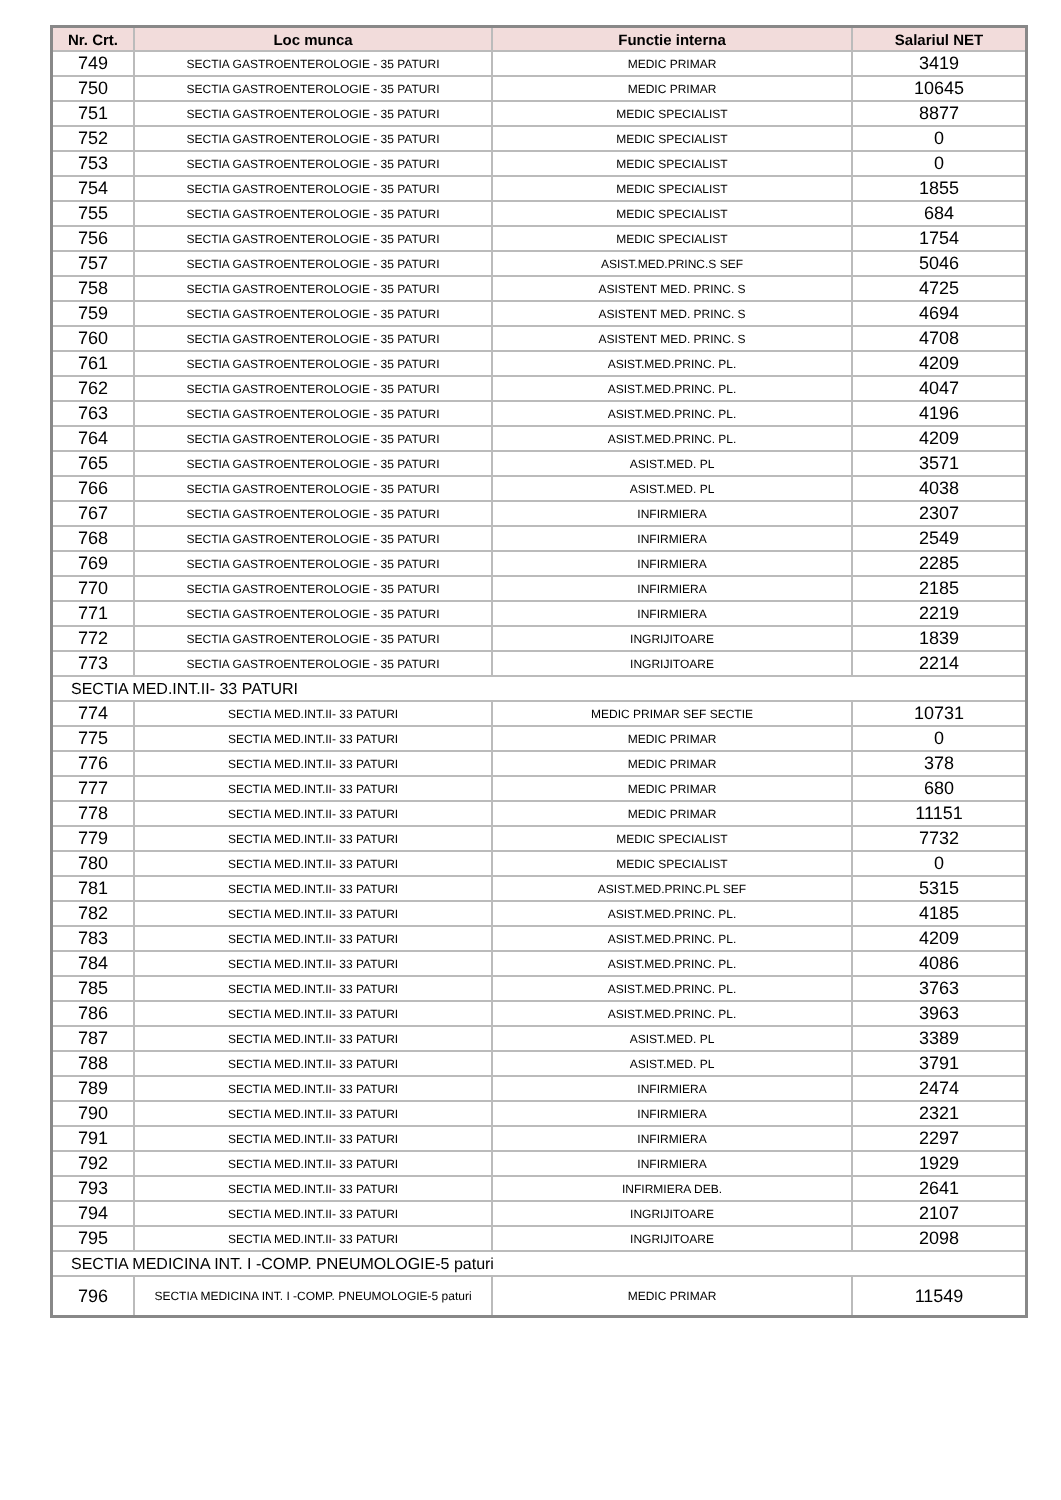| Nr. Crt. | Loc munca | Functie interna | Salariul NET |
| --- | --- | --- | --- |
| 749 | SECTIA GASTROENTEROLOGIE - 35 PATURI | MEDIC PRIMAR | 3419 |
| 750 | SECTIA GASTROENTEROLOGIE - 35 PATURI | MEDIC PRIMAR | 10645 |
| 751 | SECTIA GASTROENTEROLOGIE - 35 PATURI | MEDIC SPECIALIST | 8877 |
| 752 | SECTIA GASTROENTEROLOGIE - 35 PATURI | MEDIC SPECIALIST | 0 |
| 753 | SECTIA GASTROENTEROLOGIE - 35 PATURI | MEDIC SPECIALIST | 0 |
| 754 | SECTIA GASTROENTEROLOGIE - 35 PATURI | MEDIC SPECIALIST | 1855 |
| 755 | SECTIA GASTROENTEROLOGIE - 35 PATURI | MEDIC SPECIALIST | 684 |
| 756 | SECTIA GASTROENTEROLOGIE - 35 PATURI | MEDIC SPECIALIST | 1754 |
| 757 | SECTIA GASTROENTEROLOGIE - 35 PATURI | ASIST.MED.PRINC.S SEF | 5046 |
| 758 | SECTIA GASTROENTEROLOGIE - 35 PATURI | ASISTENT MED. PRINC. S | 4725 |
| 759 | SECTIA GASTROENTEROLOGIE - 35 PATURI | ASISTENT MED. PRINC. S | 4694 |
| 760 | SECTIA GASTROENTEROLOGIE - 35 PATURI | ASISTENT MED. PRINC. S | 4708 |
| 761 | SECTIA GASTROENTEROLOGIE - 35 PATURI | ASIST.MED.PRINC. PL. | 4209 |
| 762 | SECTIA GASTROENTEROLOGIE - 35 PATURI | ASIST.MED.PRINC. PL. | 4047 |
| 763 | SECTIA GASTROENTEROLOGIE - 35 PATURI | ASIST.MED.PRINC. PL. | 4196 |
| 764 | SECTIA GASTROENTEROLOGIE - 35 PATURI | ASIST.MED.PRINC. PL. | 4209 |
| 765 | SECTIA GASTROENTEROLOGIE - 35 PATURI | ASIST.MED. PL | 3571 |
| 766 | SECTIA GASTROENTEROLOGIE - 35 PATURI | ASIST.MED. PL | 4038 |
| 767 | SECTIA GASTROENTEROLOGIE - 35 PATURI | INFIRMIERA | 2307 |
| 768 | SECTIA GASTROENTEROLOGIE - 35 PATURI | INFIRMIERA | 2549 |
| 769 | SECTIA GASTROENTEROLOGIE - 35 PATURI | INFIRMIERA | 2285 |
| 770 | SECTIA GASTROENTEROLOGIE - 35 PATURI | INFIRMIERA | 2185 |
| 771 | SECTIA GASTROENTEROLOGIE - 35 PATURI | INFIRMIERA | 2219 |
| 772 | SECTIA GASTROENTEROLOGIE - 35 PATURI | INGRIJITOARE | 1839 |
| 773 | SECTIA GASTROENTEROLOGIE - 35 PATURI | INGRIJITOARE | 2214 |
| SECTIA MED.INT.II- 33 PATURI | | | |
| 774 | SECTIA MED.INT.II- 33 PATURI | MEDIC PRIMAR SEF SECTIE | 10731 |
| 775 | SECTIA MED.INT.II- 33 PATURI | MEDIC PRIMAR | 0 |
| 776 | SECTIA MED.INT.II- 33 PATURI | MEDIC PRIMAR | 378 |
| 777 | SECTIA MED.INT.II- 33 PATURI | MEDIC PRIMAR | 680 |
| 778 | SECTIA MED.INT.II- 33 PATURI | MEDIC PRIMAR | 11151 |
| 779 | SECTIA MED.INT.II- 33 PATURI | MEDIC SPECIALIST | 7732 |
| 780 | SECTIA MED.INT.II- 33 PATURI | MEDIC SPECIALIST | 0 |
| 781 | SECTIA MED.INT.II- 33 PATURI | ASIST.MED.PRINC.PL SEF | 5315 |
| 782 | SECTIA MED.INT.II- 33 PATURI | ASIST.MED.PRINC. PL. | 4185 |
| 783 | SECTIA MED.INT.II- 33 PATURI | ASIST.MED.PRINC. PL. | 4209 |
| 784 | SECTIA MED.INT.II- 33 PATURI | ASIST.MED.PRINC. PL. | 4086 |
| 785 | SECTIA MED.INT.II- 33 PATURI | ASIST.MED.PRINC. PL. | 3763 |
| 786 | SECTIA MED.INT.II- 33 PATURI | ASIST.MED.PRINC. PL. | 3963 |
| 787 | SECTIA MED.INT.II- 33 PATURI | ASIST.MED. PL | 3389 |
| 788 | SECTIA MED.INT.II- 33 PATURI | ASIST.MED. PL | 3791 |
| 789 | SECTIA MED.INT.II- 33 PATURI | INFIRMIERA | 2474 |
| 790 | SECTIA MED.INT.II- 33 PATURI | INFIRMIERA | 2321 |
| 791 | SECTIA MED.INT.II- 33 PATURI | INFIRMIERA | 2297 |
| 792 | SECTIA MED.INT.II- 33 PATURI | INFIRMIERA | 1929 |
| 793 | SECTIA MED.INT.II- 33 PATURI | INFIRMIERA DEB. | 2641 |
| 794 | SECTIA MED.INT.II- 33 PATURI | INGRIJITOARE | 2107 |
| 795 | SECTIA MED.INT.II- 33 PATURI | INGRIJITOARE | 2098 |
| SECTIA MEDICINA INT. I -COMP. PNEUMOLOGIE-5 paturi | | | |
| 796 | SECTIA MEDICINA INT. I -COMP. PNEUMOLOGIE-5 paturi | MEDIC PRIMAR | 11549 |